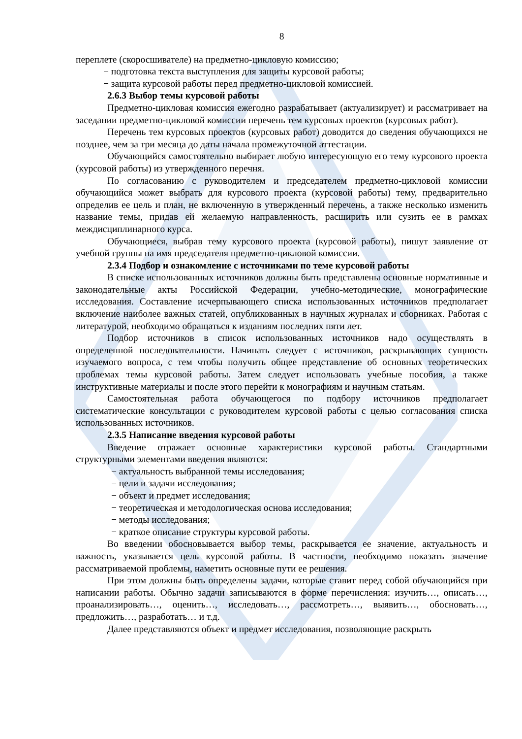8
переплете (скоросшивателе) на предметно-цикловую комиссию;
− подготовка текста выступления для защиты курсовой работы;
− защита курсовой работы перед предметно-цикловой комиссией.
2.6.3 Выбор темы курсовой работы
Предметно-цикловая комиссия ежегодно разрабатывает (актуализирует) и рассматривает на заседании предметно-цикловой комиссии перечень тем курсовых проектов (курсовых работ).
Перечень тем курсовых проектов (курсовых работ) доводится до сведения обучающихся не позднее, чем за три месяца до даты начала промежуточной аттестации.
Обучающийся самостоятельно выбирает любую интересующую его тему курсового проекта (курсовой работы) из утвержденного перечня.
По согласованию с руководителем и председателем предметно-цикловой комиссии обучающийся может выбрать для курсового проекта (курсовой работы) тему, предварительно определив ее цель и план, не включенную в утвержденный перечень, а также несколько изменить название темы, придав ей желаемую направленность, расширить или сузить ее в рамках междисциплинарного курса.
Обучающиеся, выбрав тему курсового проекта (курсовой работы), пишут заявление от учебной группы на имя председателя предметно-цикловой комиссии.
2.3.4 Подбор и ознакомление с источниками по теме курсовой работы
В списке использованных источников должны быть представлены основные нормативные и законодательные акты Российской Федерации, учебно-методические, монографические исследования. Составление исчерпывающего списка использованных источников предполагает включение наиболее важных статей, опубликованных в научных журналах и сборниках. Работая с литературой, необходимо обращаться к изданиям последних пяти лет.
Подбор источников в список использованных источников надо осуществлять в определенной последовательности. Начинать следует с источников, раскрывающих сущность изучаемого вопроса, с тем чтобы получить общее представление об основных теоретических проблемах темы курсовой работы. Затем следует использовать учебные пособия, а также инструктивные материалы и после этого перейти к монографиям и научным статьям.
Самостоятельная работа обучающегося по подбору источников предполагает систематические консультации с руководителем курсовой работы с целью согласования списка использованных источников.
2.3.5 Написание введения курсовой работы
Введение отражает основные характеристики курсовой работы. Стандартными структурными элементами введения являются:
− актуальность выбранной темы исследования;
− цели и задачи исследования;
− объект и предмет исследования;
− теоретическая и методологическая основа исследования;
− методы исследования;
− краткое описание структуры курсовой работы.
Во введении обосновывается выбор темы, раскрывается ее значение, актуальность и важность, указывается цель курсовой работы. В частности, необходимо показать значение рассматриваемой проблемы, наметить основные пути ее решения.
При этом должны быть определены задачи, которые ставит перед собой обучающийся при написании работы. Обычно задачи записываются в форме перечисления: изучить…, описать…, проанализировать…, оценить…, исследовать…, рассмотреть…, выявить…, обосновать…, предложить…, разработать… и т.д.
Далее представляются объект и предмет исследования, позволяющие раскрыть